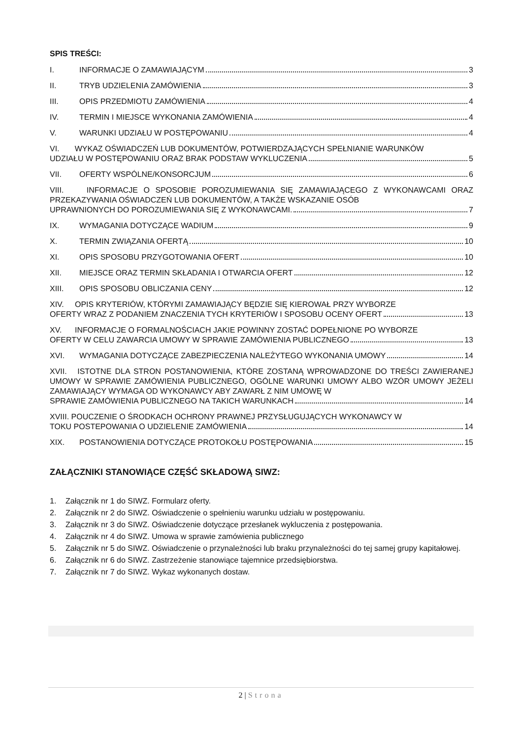SPIS TREŚCI:
I. INFORMACJE O ZAMAWIAJĄCYM 3
II. TRYB UDZIELENIA ZAMÓWIENIA 3
III. OPIS PRZEDMIOTU ZAMÓWIENIA 4
IV. TERMIN I MIEJSCE WYKONANIA ZAMÓWIENIA 4
V. WARUNKI UDZIAŁU W POSTĘPOWANIU 4
VI. WYKAZ OŚWIADCZEŃ LUB DOKUMENTÓW, POTWIERDZAJĄCYCH SPEŁNIANIE WARUNKÓW
UDZIAŁU W POSTĘPOWANIU ORAZ BRAK PODSTAW WYKLUCZENIA 5
VII. OFERTY WSPÓLNE/KONSORCJUM 6
VIII. INFORMACJE O SPOSOBIE POROZUMIEWANIA SIĘ ZAMAWIAJĄCEGO Z WYKONAWCAMI ORAZ PRZEKAZYWANIA OŚWIADCZEŃ LUB DOKUMENTÓW, A TAKŻE WSKAZANIE OSÓB
UPRAWNIONYCH DO POROZUMIEWANIA SIĘ Z WYKONAWCAMI. 7
IX. WYMAGANIA DOTYCZĄCE WADIUM 9
X. TERMIN ZWIĄZANIA OFERTĄ 10
XI. OPIS SPOSOBU PRZYGOTOWANIA OFERT 10
XII. MIEJSCE ORAZ TERMIN SKŁADANIA I OTWARCIA OFERT 12
XIII. OPIS SPOSOBU OBLICZANIA CENY 12
XIV. OPIS KRYTERIÓW, KTÓRYMI ZAMAWIAJĄCY BĘDZIE SIĘ KIEROWAŁ PRZY WYBORZE
OFERTY WRAZ Z PODANIEM ZNACZENIA TYCH KRYTERIÓW I SPOSOBU OCENY OFERT 13
XV. INFORMACJE O FORMALNOŚCIACH JAKIE POWINNY ZOSTAĆ DOPEŁNIONE PO WYBORZE
OFERTY W CELU ZAWARCIA UMOWY W SPRAWIE ZAMÓWIENIA PUBLICZNEGO 13
XVI. WYMAGANIA DOTYCZĄCE ZABEZPIECZENIA NALEŻYTEGO WYKONANIA UMOWY 14
XVII. ISTOTNE DLA STRON POSTANOWIENIA, KTÓRE ZOSTANĄ WPROWADZONE DO TREŚCI ZAWIERANEJ UMOWY W SPRAWIE ZAMÓWIENIA PUBLICZNEGO, OGÓLNE WARUNKI UMOWY ALBO WZÓR UMOWY JEŻELI ZAMAWIAJĄCY WYMAGA OD WYKONAWCY ABY ZAWARŁ Z NIM UMOWĘ W
SPRAWIE ZAMÓWIENIA PUBLICZNEGO NA TAKICH WARUNKACH 14
XVIII. POUCZENIE O ŚRODKACH OCHRONY PRAWNEJ PRZYSŁUGUJĄCYCH WYKONAWCY W
TOKU POSTEPOWANIA O UDZIELENIE ZAMÓWIENIA 14
XIX. POSTANOWIENIA DOTYCZĄCE PROTOKOŁU POSTĘPOWANIA 15
ZAŁĄCZNIKI STANOWIĄCE CZĘŚĆ SKŁADOWĄ SIWZ:
1. Załącznik nr 1 do SIWZ. Formularz oferty.
2. Załącznik nr 2 do SIWZ. Oświadczenie o spełnieniu warunku udziału w postępowaniu.
3. Załącznik nr 3 do SIWZ. Oświadczenie dotyczące przesłanek wykluczenia z postępowania.
4. Załącznik nr 4 do SIWZ. Umowa w sprawie zamówienia publicznego
5. Załącznik nr 5 do SIWZ. Oświadczenie o przynależności lub braku przynależności do tej samej grupy kapitałowej.
6. Załącznik nr 6 do SIWZ. Zastrzeżenie stanowiące tajemnice przedsiębiorstwa.
7. Załącznik nr 7 do SIWZ. Wykaz wykonanych dostaw.
2 | Strona